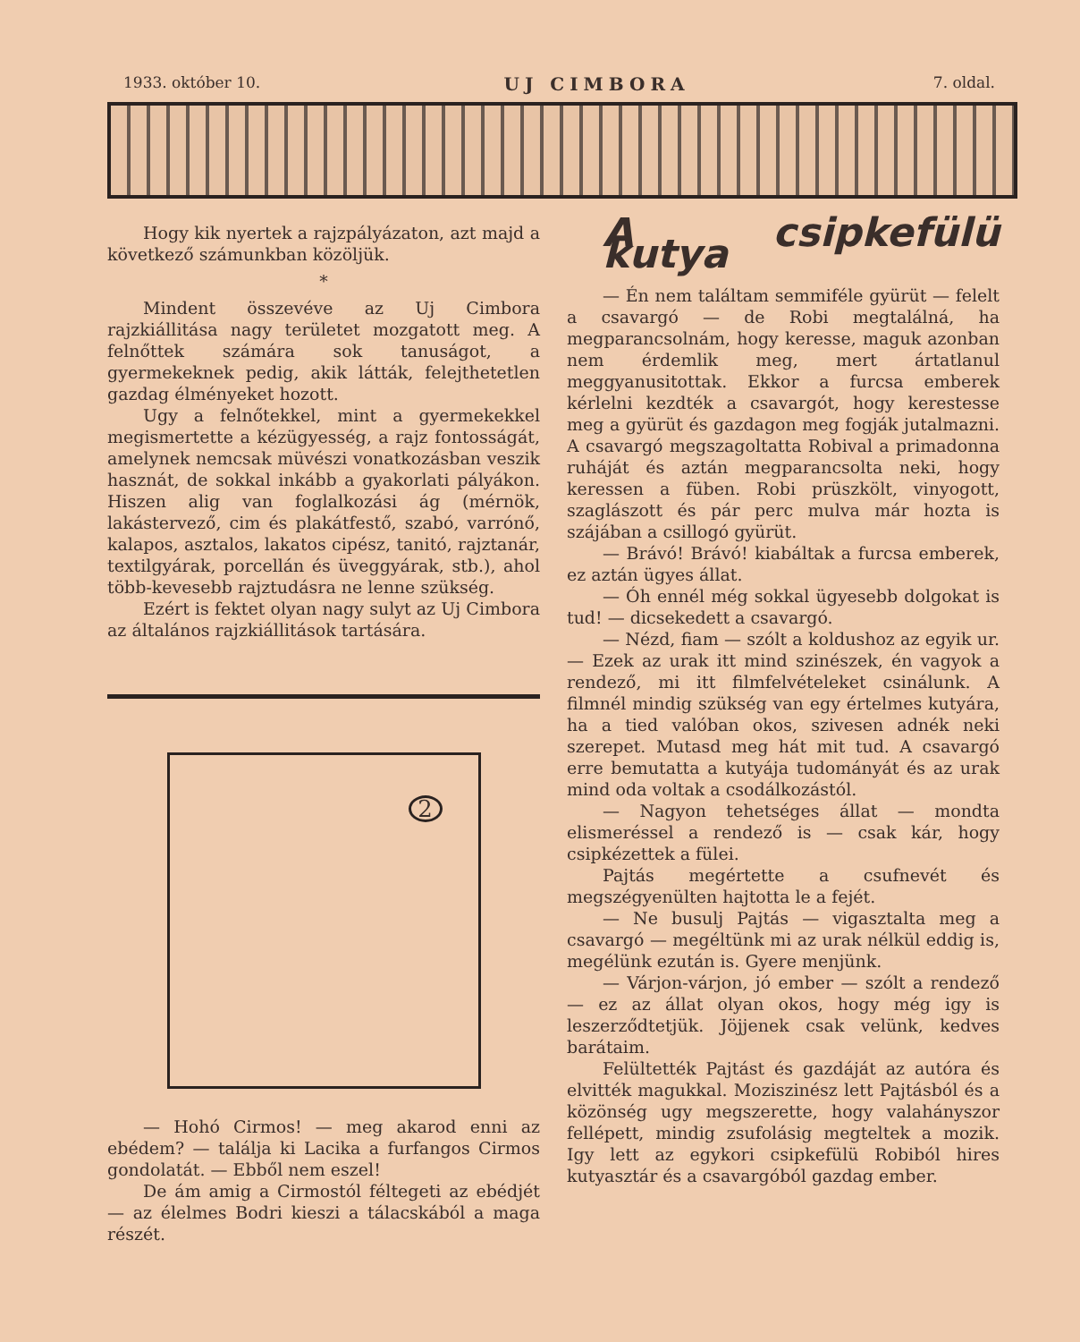1933. október 10. UJ CIMBORA 7. oldal.
Hogy kik nyertek a rajzpályázaton, azt majd a következő számunkban közöljük.
*
Mindent összevéve az Uj Cimbora rajzkiállitása nagy területet mozgatott meg. A felnőttek számára sok tanuságot, a gyermekeknek pedig, akik látták, felejthetetlen gazdag élményeket hozott.
Ugy a felnőtekkel, mint a gyermekekkel megismertette a kézügyesség, a rajz fontosságát, amelynek nemcsak müvészi vonatkozásban veszik hasznát, de sokkal inkább a gyakorlati pályákon. Hiszen alig van foglalkozási ág (mérnök, lakástervező, cim és plakátfestő, szabó, varrónő, kalapos, asztalos, lakatos cipész, tanitó, rajztanár, textilgyárak, porcellán és üveggyárak, stb.), ahol több-kevesebb rajztudásra ne lenne szükség.
Ezért is fektet olyan nagy sulyt az Uj Cimbora az általános rajzkiállitások tartására.
2
— Hohó Cirmos! — meg akarod enni az ebédem? — találja ki Lacika a furfangos Cirmos gondolatát. — Ebből nem eszel!
De ám amig a Cirmostól féltegeti az ebédjét — az élelmes Bodri kieszi a tálacskából a maga részét.
A csipkefülü kutya
— Én nem találtam semmiféle gyürüt — felelt a csavargó — de Robi megtalálná, ha megparancsolnám, hogy keresse, maguk azonban nem érdemlik meg, mert ártatlanul meggyanusitottak. Ekkor a furcsa emberek kérlelni kezdték a csavargót, hogy kerestesse meg a gyürüt és gazdagon meg fogják jutalmazni. A csavargó megszagoltatta Robival a primadonna ruháját és aztán megparancsolta neki, hogy keressen a füben. Robi prüszkölt, vinyogott, szaglászott és pár perc mulva már hozta is szájában a csillogó gyürüt.
— Brávó! Brávó! kiabáltak a furcsa emberek, ez aztán ügyes állat.
— Óh ennél még sokkal ügyesebb dolgokat is tud! — dicsekedett a csavargó.
— Nézd, fiam — szólt a koldushoz az egyik ur. — Ezek az urak itt mind szinészek, én vagyok a rendező, mi itt filmfelvételeket csinálunk. A filmnél mindig szükség van egy értelmes kutyára, ha a tied valóban okos, szivesen adnék neki szerepet. Mutasd meg hát mit tud. A csavargó erre bemutatta a kutyája tudományát és az urak mind oda voltak a csodálkozástól.
— Nagyon tehetséges állat — mondta elismeréssel a rendező is — csak kár, hogy csipkézettek a fülei.
Pajtás megértette a csufnevét és megszégyenülten hajtotta le a fejét.
— Ne busulj Pajtás — vigasztalta meg a csavargó — megéltünk mi az urak nélkül eddig is, megélünk ezután is. Gyere menjünk.
— Várjon-várjon, jó ember — szólt a rendező — ez az állat olyan okos, hogy még igy is leszerződtetjük. Jöjjenek csak velünk, kedves barátaim.
Felültették Pajtást és gazdáját az autóra és elvitték magukkal. Moziszinész lett Pajtásból és a közönség ugy megszerette, hogy valahányszor fellépett, mindig zsufolásig megteltek a mozik. Igy lett az egykori csipkefülü Robiból hires kutyasztár és a csavargóból gazdag ember.